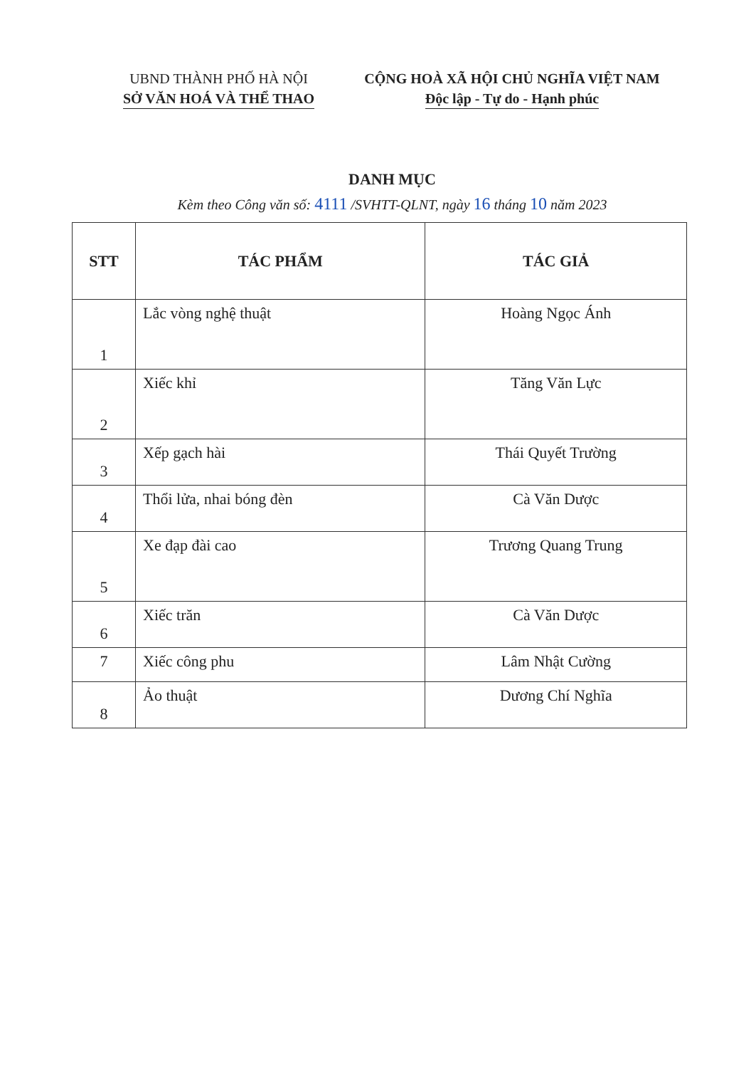UBND THÀNH PHỐ HÀ NỘI
SỞ VĂN HOÁ VÀ THỂ THAO
CỘNG HOÀ XÃ HỘI CHỦ NGHĨA VIỆT NAM
Độc lập - Tự do - Hạnh phúc
DANH MỤC
Kèm theo Công văn số: 4111 /SVHTT-QLNT, ngày 16 tháng 10 năm 2023
| STT | TÁC PHẨM | TÁC GIẢ |
| --- | --- | --- |
| 1 | Lắc vòng nghệ thuật | Hoàng Ngọc Ánh |
| 2 | Xiếc khỉ | Tăng Văn Lực |
| 3 | Xếp gạch hài | Thái Quyết Trường |
| 4 | Thổi lửa, nhai bóng đèn | Cà Văn Dược |
| 5 | Xe đạp đài cao | Trương Quang Trung |
| 6 | Xiếc trăn | Cà Văn Dược |
| 7 | Xiếc công phu | Lâm Nhật Cường |
| 8 | Ảo thuật | Dương Chí Nghĩa |